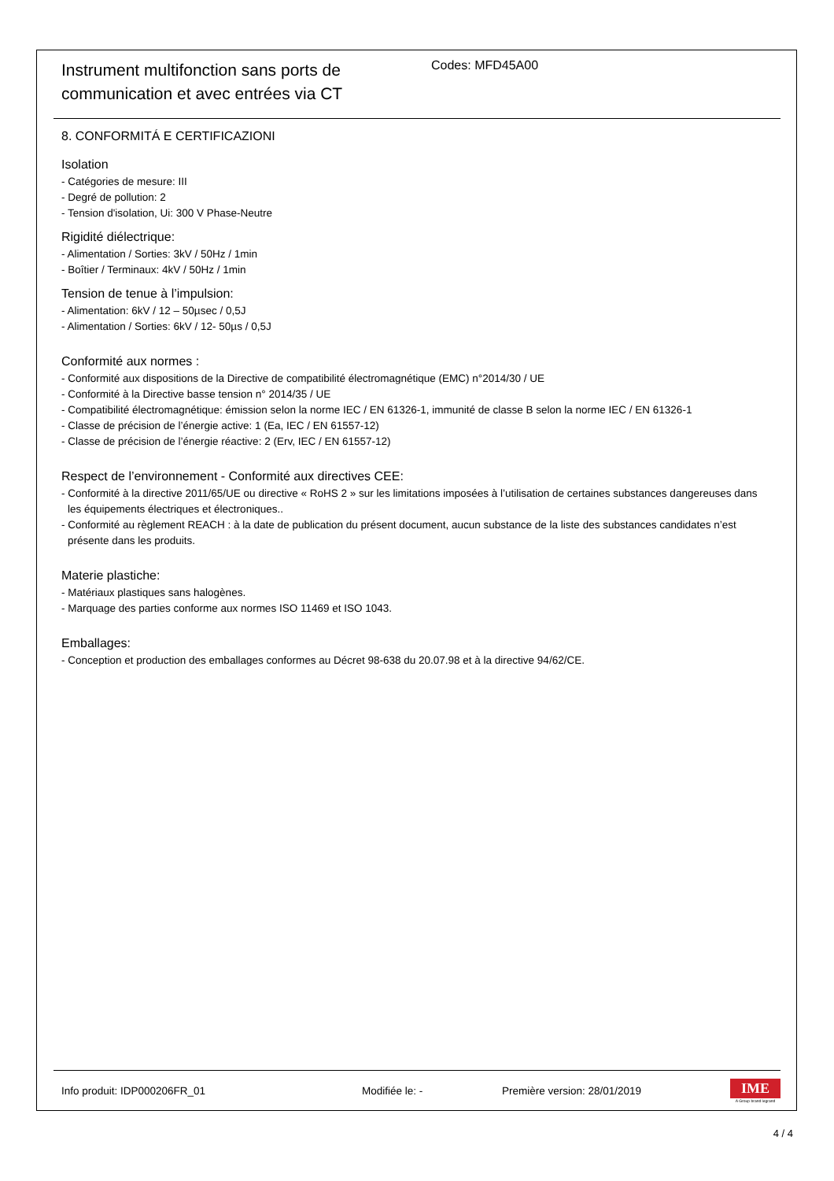Instrument multifonction sans ports de communication et avec entrées via CT
Codes: MFD45A00
8. CONFORMITÁ E CERTIFICAZIONI
Isolation
- Catégories de mesure: III
- Degré de pollution: 2
- Tension d'isolation, Ui: 300 V Phase-Neutre
Rigidité diélectrique:
- Alimentation / Sorties: 3kV / 50Hz / 1min
- Boîtier / Terminaux: 4kV / 50Hz / 1min
Tension de tenue à l’impulsion:
- Alimentation: 6kV / 12 – 50µsec / 0,5J
- Alimentation / Sorties: 6kV / 12- 50µs / 0,5J
Conformité aux normes :
- Conformité aux dispositions de la Directive de compatibilité électromagnétique (EMC) n°2014/30 / UE
- Conformité à la Directive basse tension n° 2014/35 / UE
- Compatibilité électromagnétique: émission selon la norme IEC / EN 61326-1, immunité de classe B selon la norme IEC / EN 61326-1
- Classe de précision de l’énergie active: 1 (Ea, IEC / EN 61557-12)
- Classe de précision de l’énergie réactive: 2 (Erv, IEC / EN 61557-12)
Respect de l’environnement - Conformité aux directives CEE:
- Conformité à la directive 2011/65/UE ou directive « RoHS 2 » sur les limitations imposées à l’utilisation de certaines substances dangereuses dans les équipements électriques et électroniques..
- Conformité au règlement REACH : à la date de publication du présent document, aucun substance de la liste des substances candidates n’est présente dans les produits.
Materie plastiche:
- Matériaux plastiques sans halogènes.
- Marquage des parties conforme aux normes ISO 11469 et ISO 1043.
Emballages:
- Conception et production des emballages conformes au Décret 98-638 du 20.07.98 et à la directive 94/62/CE.
Info produit: IDP000206FR_01 Modifiée le: - Première version: 28/01/2019
IME
A Group brand legrand
4 / 4